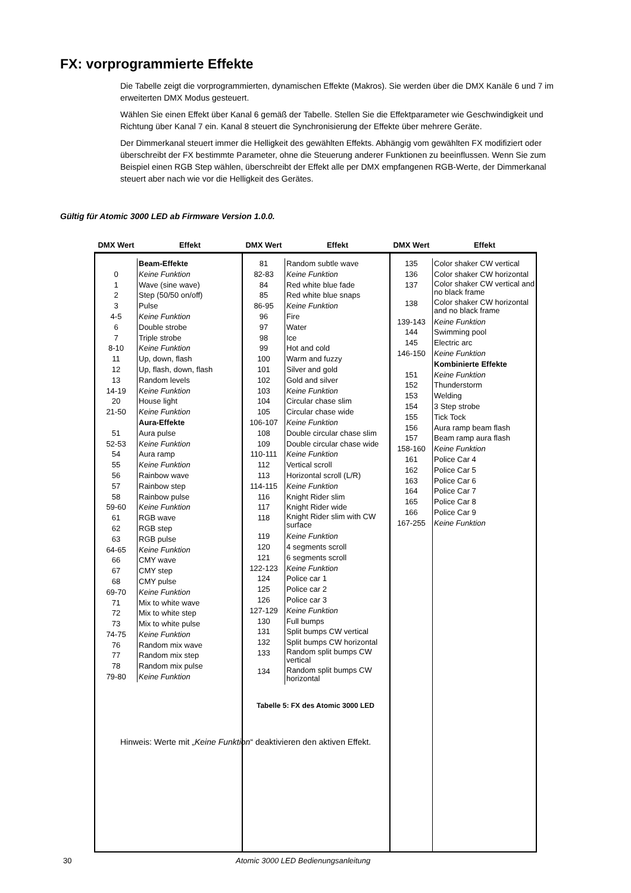FX: vorprogrammierte Effekte
Die Tabelle zeigt die vorprogrammierten, dynamischen Effekte (Makros). Sie werden über die DMX Kanäle 6 und 7 im erweiterten DMX Modus gesteuert.
Wählen Sie einen Effekt über Kanal 6 gemäß der Tabelle. Stellen Sie die Effektparameter wie Geschwindigkeit und Richtung über Kanal 7 ein. Kanal 8 steuert die Synchronisierung der Effekte über mehrere Geräte.
Der Dimmerkanal steuert immer die Helligkeit des gewählten Effekts. Abhängig vom gewählten FX modifiziert oder überschreibt der FX bestimmte Parameter, ohne die Steuerung anderer Funktionen zu beeinflussen. Wenn Sie zum Beispiel einen RGB Step wählen, überschreibt der Effekt alle per DMX empfangenen RGB-Werte, der Dimmerkanal steuert aber nach wie vor die Helligkeit des Gerätes.
Gültig für Atomic 3000 LED ab Firmware Version 1.0.0.
| DMX Wert | Effekt | DMX Wert | Effekt | DMX Wert | Effekt |
| --- | --- | --- | --- | --- | --- |
| / / Beam-Effekte / / 0 / Keine Funktion / / 1 / Wave (sine wave) / / 2 / Step (50/50 on/off) / / 3 / Pulse / / 4-5 / Keine Funktion / / 6 / Double strobe / / 7 / Triple strobe / / 8-10 / Keine Funktion / / 11 / Up, down, flash / / 12 / Up, flash, down, flash / / 13 / Random levels / / 14-19 / Keine Funktion / / 20 / House light / / 21-50 / Keine Funktion / / / Aura-Effekte / / 51 / Aura pulse / / 52-53 / Keine Funktion / / 54 / Aura ramp / / 55 / Keine Funktion / / 56 / Rainbow wave / / 57 / Rainbow step / / 58 / Rainbow pulse / / 59-60 / Keine Funktion / / 61 / RGB wave / / 62 / RGB step / / 63 / RGB pulse / / 64-65 / Keine Funktion / / 66 / CMY wave / / 67 / CMY step / / 68 / CMY pulse / / 69-70 / Keine Funktion / / 71 / Mix to white wave / / 72 / Mix to white step / / 73 / Mix to white pulse / / 74-75 / Keine Funktion / / 76 / Random mix wave / / 77 / Random mix step / / 78 / Random mix pulse / / 79-80 / Keine Funktion / | | / 81 / Random subtle wave / / 82-83 / Keine Funktion / / 84 / Red white blue fade / / 85 / Red white blue snaps / / 86-95 / Keine Funktion / / 96 / Fire / / 97 / Water / / 98 / Ice / / 99 / Hot and cold / / 100 / Warm and fuzzy / / 101 / Silver and gold / / 102 / Gold and silver / / 103 / Keine Funktion / / 104 / Circular chase slim / / 105 / Circular chase wide / / 106-107 / Keine Funktion / / 108 / Double circular chase slim / / 109 / Double circular chase wide / / 110-111 / Keine Funktion / / 112 / Vertical scroll / / 113 / Horizontal scroll (L/R) / / 114-115 / Keine Funktion / / 116 / Knight Rider slim / / 117 / Knight Rider wide / / 118 / Knight Rider slim with CW surface / / 119 / Keine Funktion / / 120 / 4 segments scroll / / 121 / 6 segments scroll / / 122-123 / Keine Funktion / / 124 / Police car 1 / / 125 / Police car 2 / / 126 / Police car 3 / / 127-129 / Keine Funktion / / 130 / Full bumps / / 131 / Split bumps CW vertical / / 132 / Split bumps CW horizontal / / 133 / Random split bumps CW vertical / / 134 / Random split bumps CW horizontal / | | / 135 / Color shaker CW vertical / / 136 / Color shaker CW horizontal / / 137 / Color shaker CW vertical and no black frame / / 138 / Color shaker CW horizontal and no black frame / / 139-143 / Keine Funktion / / 144 / Swimming pool / / 145 / Electric arc / / 146-150 / Keine Funktion / / / Kombinierte Effekte / / 151 / Keine Funktion / / 152 / Thunderstorm / / 153 / Welding / / 154 / 3 Step strobe / / 155 / Tick Tock / / 156 / Aura ramp beam flash / / 157 / Beam ramp aura flash / / 158-160 / Keine Funktion / / 161 / Police Car 4 / / 162 / Police Car 5 / / 163 / Police Car 6 / / 164 / Police Car 7 / / 165 / Police Car 8 / / 166 / Police Car 9 / / 167-255 / Keine Funktion / | |
Tabelle 5: FX des Atomic 3000 LED
Hinweis: Werte mit „Keine Funktion“ deaktivieren den aktiven Effekt.
30 Atomic 3000 LED Bedienungsanleitung